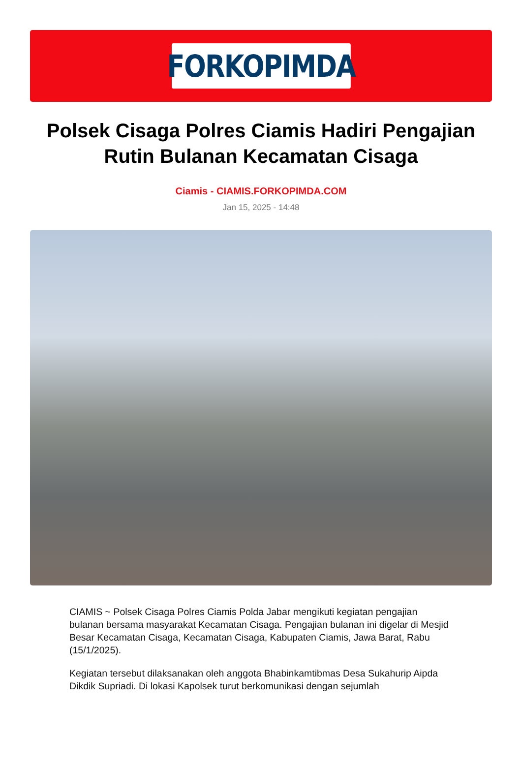FORKOPIMDA
Polsek Cisaga Polres Ciamis Hadiri Pengajian Rutin Bulanan Kecamatan Cisaga
Ciamis - CIAMIS.FORKOPIMDA.COM
Jan 15, 2025 - 14:48
CIAMIS ~ Polsek Cisaga Polres Ciamis Polda Jabar mengikuti kegiatan pengajian bulanan bersama masyarakat Kecamatan Cisaga. Pengajian bulanan ini digelar di Mesjid Besar Kecamatan Cisaga, Kecamatan Cisaga, Kabupaten Ciamis, Jawa Barat, Rabu (15/1/2025).
Kegiatan tersebut dilaksanakan oleh anggota Bhabinkamtibmas Desa Sukahurip Aipda Dikdik Supriadi. Di lokasi Kapolsek turut berkomunikasi dengan sejumlah